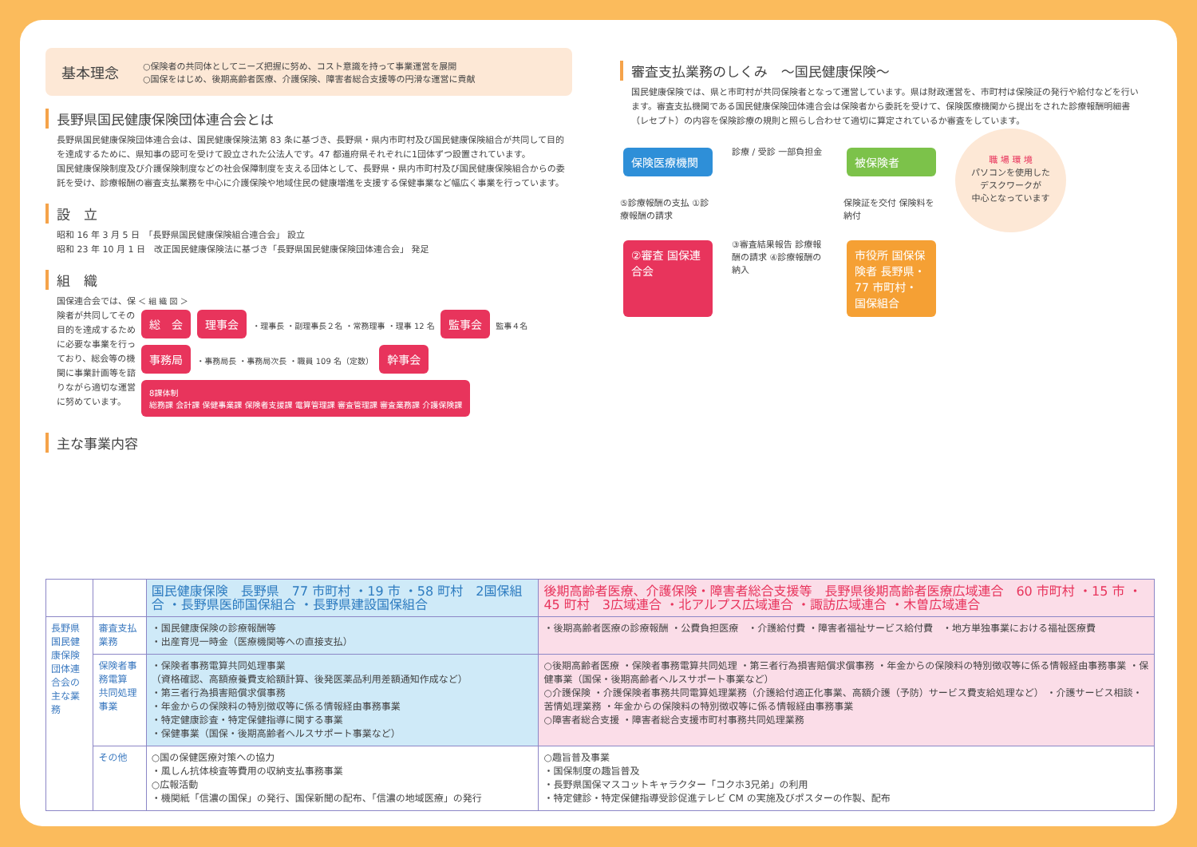基本理念
○保険者の共同体としてニーズ把握に努め、コスト意識を持って事業運営を展開
○国保をはじめ、後期高齢者医療、介護保険、障害者総合支援等の円滑な運営に貢献
長野県国民健康保険団体連合会とは
長野県国民健康保険団体連合会は、国民健康保険法第 83 条に基づき、長野県・県内市町村及び国民健康保険組合が共同して目的を達成するために、県知事の認可を受けて設立された公法人です。47 都道府県それぞれに1団体ずつ設置されています。
国民健康保険制度及び介護保険制度などの社会保障制度を支える団体として、長野県・県内市町村及び国民健康保険組合からの委託を受け、診療報酬の審査支払業務を中心に介護保険や地域住民の健康増進を支援する保健事業など幅広く事業を行っています。
設　立
昭和 16 年 3 月 5 日　「長野県国民健康保険組合連合会」 設立
昭和 23 年 10 月 1 日　改正国民健康保険法に基づき「長野県国民健康保険団体連合会」 発足
組　織
国保連合会では、保険者が共同してその目的を達成するために必要な事業を行っており、総会等の機関に事業計画等を諮りながら適切な運営に努めています。
＜ 組 織 図 ＞
総　会 理事会 ・理事長 ・副理事長２名 ・常務理事 ・理事 12 名 監事会 監事４名 事務局 ・事務局長 ・事務局次長 ・職員 109 名（定数） 幹事会
8課体制
総務課 会計課 保健事業課 保険者支援課 電算管理課 審査管理課 審査業務課 介護保険課
主な事業内容
審査支払業務のしくみ　～国民健康保険～
国民健康保険では、県と市町村が共同保険者となって運営しています。県は財政運営を、市町村は保険証の発行や給付などを行います。審査支払機関である国民健康保険団体連合会は保険者から委託を受けて、保険医療機関から提出をされた診療報酬明細書（レセプト）の内容を保険診療の規則と照らし合わせて適切に算定されているか審査をしています。
保険医療機関 診療 / 受診 一部負担金 被保険者 ⑤診療報酬の支払 ①診療報酬の請求 保険証を交付 保険料を納付 ②審査 国保連合会 ③審査結果報告 診療報酬の請求 ④診療報酬の納入 市役所 国保保険者 長野県・77 市町村・国保組合
職 場 環 境
パソコンを使用した
デスクワークが
中心となっています
| | | 国民健康保険 長野県 77 市町村 ・19 市 ・58 町村 2国保組合 ・長野県医師国保組合 ・長野県建設国保組合 | 後期高齢者医療、介護保険・障害者総合支援等 長野県後期高齢者医療広域連合 60 市町村 ・15 市 ・45 町村 3広域連合 ・北アルプス広域連合 ・諏訪広域連合 ・木曽広域連合 |
| 長野県 国民健康保険 団体連合会の 主な業務 | 審査支払業務 | ・国民健康保険の診療報酬等 ・出産育児一時金（医療機関等への直接支払） | ・後期高齢者医療の診療報酬 ・公費負担医療 ・介護給付費 ・障害者福祉サービス給付費 ・地方単独事業における福祉医療費 |
| | 保険者事務電算 共同処理事業 | ・保険者事務電算共同処理事業 （資格確認、高額療養費支給額計算、後発医薬品利用差額通知作成など） ・第三者行為損害賠償求償事務 ・年金からの保険料の特別徴収等に係る情報経由事務事業 ・特定健康診査・特定保健指導に関する事業 ・保健事業（国保・後期高齢者ヘルスサポート事業など） | ○後期高齢者医療 ・保険者事務電算共同処理 ・第三者行為損害賠償求償事務 ・年金からの保険料の特別徴収等に係る情報経由事務事業 ・保健事業（国保・後期高齢者ヘルスサポート事業など） ○介護保険 ・介護保険者事務共同電算処理業務（介護給付適正化事業、高額介護（予防）サービス費支給処理など） ・介護サービス相談・苦情処理業務 ・年金からの保険料の特別徴収等に係る情報経由事務事業 ○障害者総合支援 ・障害者総合支援市町村事務共同処理業務 |
| | その他 | ○国の保健医療対策への協力 ・風しん抗体検査等費用の収納支払事務事業 ○広報活動 ・機関紙「信濃の国保」の発行、国保新聞の配布、「信濃の地域医療」の発行 | ○趣旨普及事業 ・国保制度の趣旨普及 ・長野県国保マスコットキャラクター「コクホ3兄弟」の利用 ・特定健診・特定保健指導受診促進テレビ CM の実施及びポスターの作製、配布 |